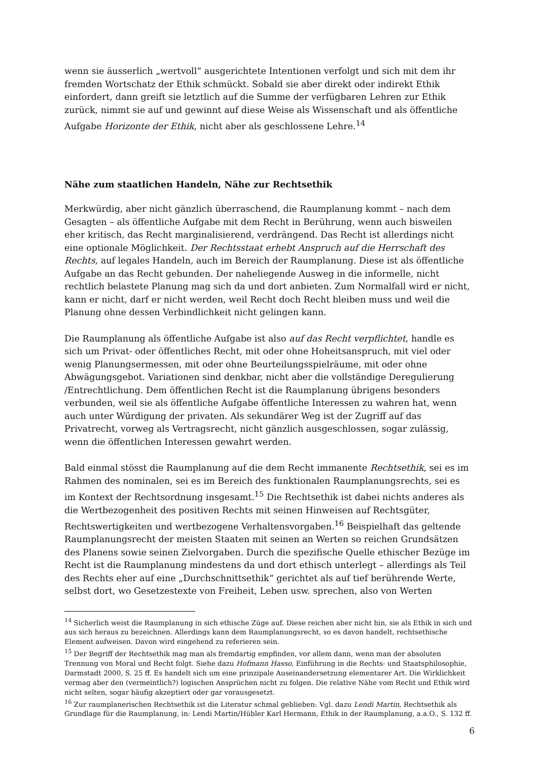wenn sie äusserlich „wertvoll“ ausgerichtete Intentionen verfolgt und sich mit dem ihr fremden Wortschatz der Ethik schmückt. Sobald sie aber direkt oder indirekt Ethik einfordert, dann greift sie letztlich auf die Summe der verfügbaren Lehren zur Ethik zurück, nimmt sie auf und gewinnt auf diese Weise als Wissenschaft und als öffentliche Aufgabe Horizonte der Ethik, nicht aber als geschlossene Lehre.<sup>14</sup>
Nähe zum staatlichen Handeln, Nähe zur Rechtsethik
Merkwürdig, aber nicht gänzlich überraschend, die Raumplanung kommt – nach dem Gesagten – als öffentliche Aufgabe mit dem Recht in Berührung, wenn auch bisweilen eher kritisch, das Recht marginalisierend, verdrängend. Das Recht ist allerdings nicht eine optionale Möglichkeit. Der Rechtsstaat erhebt Anspruch auf die Herrschaft des Rechts, auf legales Handeln, auch im Bereich der Raumplanung. Diese ist als öffentliche Aufgabe an das Recht gebunden. Der naheliegende Ausweg in die informelle, nicht rechtlich belastete Planung mag sich da und dort anbieten. Zum Normalfall wird er nicht, kann er nicht, darf er nicht werden, weil Recht doch Recht bleiben muss und weil die Planung ohne dessen Verbindlichkeit nicht gelingen kann.
Die Raumplanung als öffentliche Aufgabe ist also auf das Recht verpflichtet, handle es sich um Privat- oder öffentliches Recht, mit oder ohne Hoheitsanspruch, mit viel oder wenig Planungsermessen, mit oder ohne Beurteilungsspielräume, mit oder ohne Abwägungsgebot. Variationen sind denkbar, nicht aber die vollständige Deregulierung /Entrechtlichung. Dem öffentlichen Recht ist die Raumplanung übrigens besonders verbunden, weil sie als öffentliche Aufgabe öffentliche Interessen zu wahren hat, wenn auch unter Würdigung der privaten. Als sekundärer Weg ist der Zugriff auf das Privatrecht, vorweg als Vertragsrecht, nicht gänzlich ausgeschlossen, sogar zulässig, wenn die öffentlichen Interessen gewahrt werden.
Bald einmal stösst die Raumplanung auf die dem Recht immanente Rechtsethik, sei es im Rahmen des nominalen, sei es im Bereich des funktionalen Raumplanungsrechts, sei es im Kontext der Rechtsordnung insgesamt.<sup>15</sup> Die Rechtsethik ist dabei nichts anderes als die Wertbezogenheit des positiven Rechts mit seinen Hinweisen auf Rechtsgüter, Rechtswertigkeiten und wertbezogene Verhaltensvorgaben.<sup>16</sup> Beispielhaft das geltende Raumplanungsrecht der meisten Staaten mit seinen an Werten so reichen Grundsätzen des Planens sowie seinen Zielvorgaben. Durch die spezifische Quelle ethischer Bezüge im Recht ist die Raumplanung mindestens da und dort ethisch unterlegt – allerdings als Teil des Rechts eher auf eine „Durchschnittsethik“ gerichtet als auf tief berührende Werte, selbst dort, wo Gesetzestexte von Freiheit, Leben usw. sprechen, also von Werten
<sup>14</sup> Sicherlich weist die Raumplanung in sich ethische Züge auf. Diese reichen aber nicht hin, sie als Ethik in sich und aus sich heraus zu bezeichnen. Allerdings kann dem Raumplanungsrecht, so es davon handelt, rechtsethische Element aufweisen. Davon wird eingehend zu referieren sein.
<sup>15</sup> Der Begriff der Rechtsethik mag man als fremdartig empfinden, vor allem dann, wenn man der absoluten Trennung von Moral und Recht folgt. Siehe dazu Hofmann Hasso, Einführung in die Rechts- und Staatsphilosophie, Darmstadt 2000, S. 25 ff. Es handelt sich um eine prinzipale Auseinandersetzung elementarer Art. Die Wirklichkeit vermag aber den (vermeintlich?) logischen Ansprüchen nicht zu folgen. Die relative Nähe vom Recht und Ethik wird nicht selten, sogar häufig akzeptiert oder gar vorausgesetzt.
<sup>16</sup> Zur raumplanerischen Rechtsethik ist die Literatur schmal geblieben: Vgl. dazu Lendi Martin, Rechtsethik als Grundlage für die Raumplanung, in: Lendi Martin/Hübler Karl Hermann, Ethik in der Raumplanung, a.a.O., S. 132 ff.
6